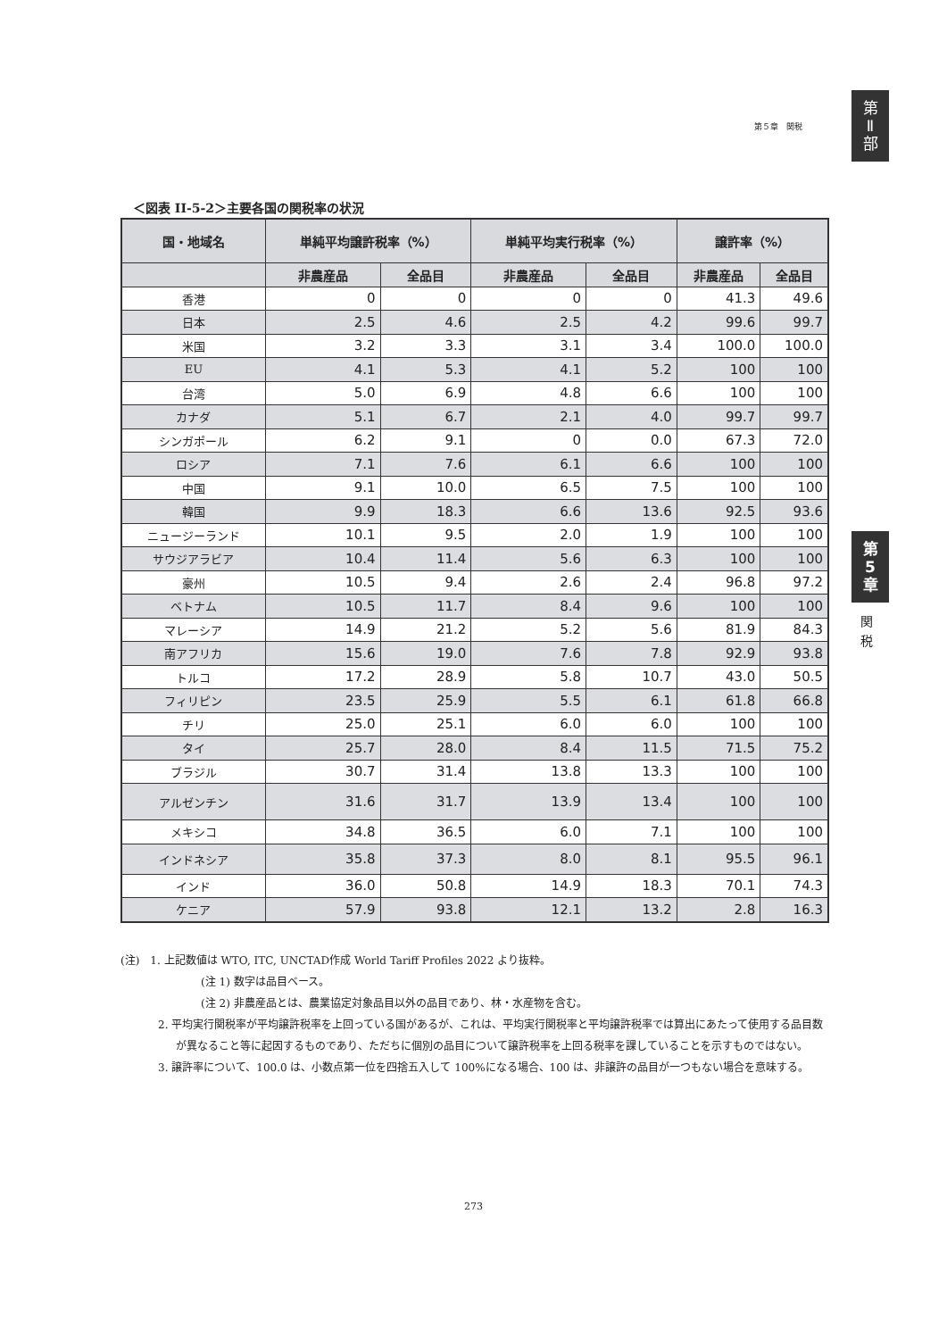第５章　関税
第
Ⅱ
部
第
5
章
関
税
＜図表 II-5-2＞主要各国の関税率の状況
| 国・地域名 | 単純平均譲許税率（%） | | 単純平均実行税率（%） | | 譲許率（%） | |
| --- | --- | --- | --- | --- | --- | --- |
| | 非農産品 | 全品目 | 非農産品 | 全品目 | 非農産品 | 全品目 |
| 香港 | 0 | 0 | 0 | 0 | 41.3 | 49.6 |
| 日本 | 2.5 | 4.6 | 2.5 | 4.2 | 99.6 | 99.7 |
| 米国 | 3.2 | 3.3 | 3.1 | 3.4 | 100.0 | 100.0 |
| EU | 4.1 | 5.3 | 4.1 | 5.2 | 100 | 100 |
| 台湾 | 5.0 | 6.9 | 4.8 | 6.6 | 100 | 100 |
| カナダ | 5.1 | 6.7 | 2.1 | 4.0 | 99.7 | 99.7 |
| シンガポール | 6.2 | 9.1 | 0 | 0.0 | 67.3 | 72.0 |
| ロシア | 7.1 | 7.6 | 6.1 | 6.6 | 100 | 100 |
| 中国 | 9.1 | 10.0 | 6.5 | 7.5 | 100 | 100 |
| 韓国 | 9.9 | 18.3 | 6.6 | 13.6 | 92.5 | 93.6 |
| ニュージーランド | 10.1 | 9.5 | 2.0 | 1.9 | 100 | 100 |
| サウジアラビア | 10.4 | 11.4 | 5.6 | 6.3 | 100 | 100 |
| 豪州 | 10.5 | 9.4 | 2.6 | 2.4 | 96.8 | 97.2 |
| ベトナム | 10.5 | 11.7 | 8.4 | 9.6 | 100 | 100 |
| マレーシア | 14.9 | 21.2 | 5.2 | 5.6 | 81.9 | 84.3 |
| 南アフリカ | 15.6 | 19.0 | 7.6 | 7.8 | 92.9 | 93.8 |
| トルコ | 17.2 | 28.9 | 5.8 | 10.7 | 43.0 | 50.5 |
| フィリピン | 23.5 | 25.9 | 5.5 | 6.1 | 61.8 | 66.8 |
| チリ | 25.0 | 25.1 | 6.0 | 6.0 | 100 | 100 |
| タイ | 25.7 | 28.0 | 8.4 | 11.5 | 71.5 | 75.2 |
| ブラジル | 30.7 | 31.4 | 13.8 | 13.3 | 100 | 100 |
| アルゼンチン | 31.6 | 31.7 | 13.9 | 13.4 | 100 | 100 |
| メキシコ | 34.8 | 36.5 | 6.0 | 7.1 | 100 | 100 |
| インドネシア | 35.8 | 37.3 | 8.0 | 8.1 | 95.5 | 96.1 |
| インド | 36.0 | 50.8 | 14.9 | 18.3 | 70.1 | 74.3 |
| ケニア | 57.9 | 93.8 | 12.1 | 13.2 | 2.8 | 16.3 |
(注)　1. 上記数値は WTO, ITC, UNCTAD作成 World Tariff Profiles 2022 より抜粋。
(注 1) 数字は品目ベース。
(注 2) 非農産品とは、農業協定対象品目以外の品目であり、林・水産物を含む。
2. 平均実行関税率が平均譲許税率を上回っている国があるが、これは、平均実行関税率と平均譲許税率では算出にあたって使用する品目数が異なること等に起因するものであり、ただちに個別の品目について譲許税率を上回る税率を課していることを示すものではない。
3. 譲許率について、100.0 は、小数点第一位を四捨五入して 100%になる場合、100 は、非譲許の品目が一つもない場合を意味する。
273